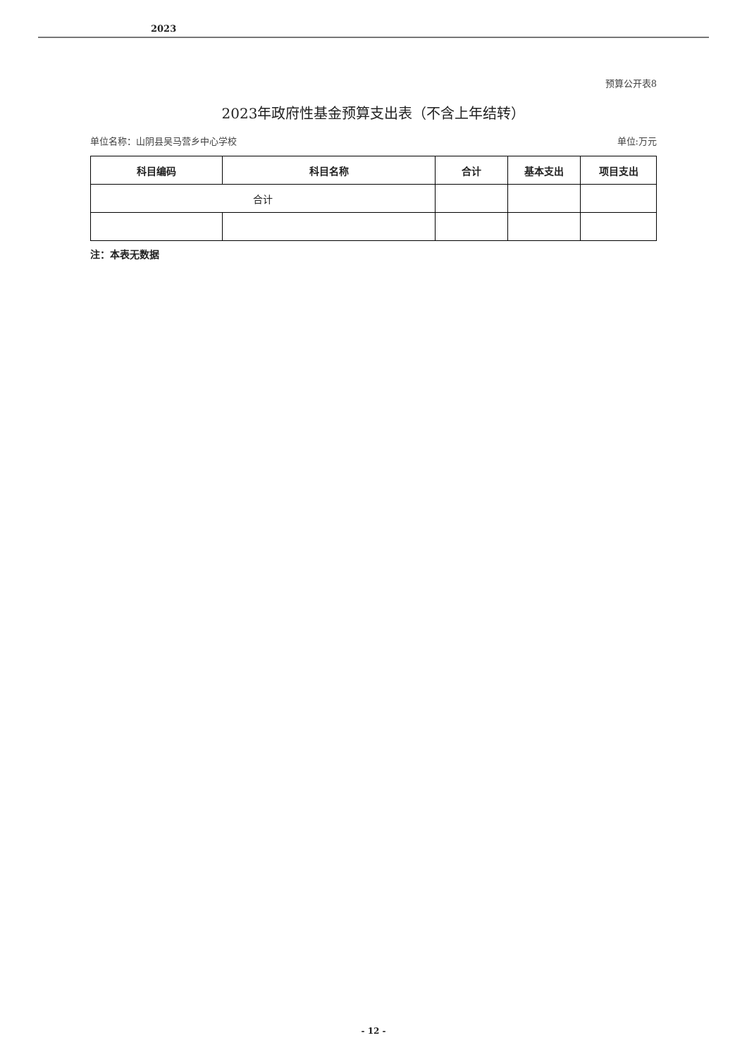2023
预算公开表8
2023年政府性基金预算支出表（不含上年结转）
单位名称：山阴县吴马营乡中心学校 单位:万元
| 科目编码 | 科目名称 | 合计 | 基本支出 | 项目支出 |
| --- | --- | --- | --- | --- |
| 合计 | | | | |
注：本表无数据
- 12 -